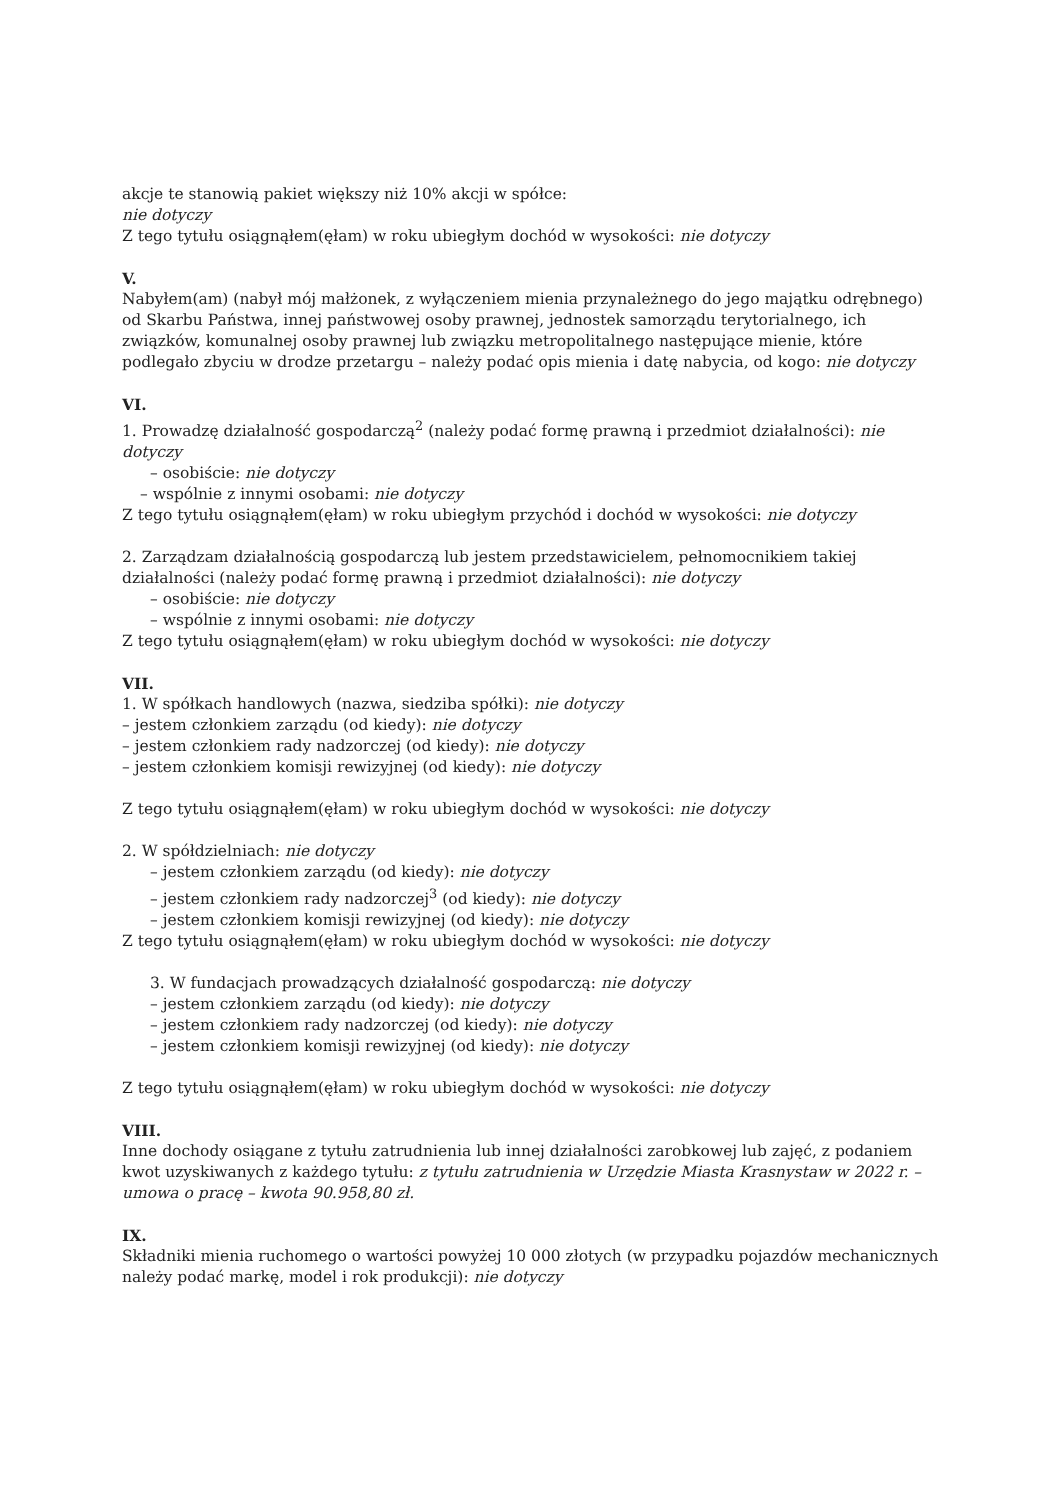akcje te stanowią pakiet większy niż 10% akcji w spółce:
nie dotyczy
Z tego tytułu osiągnąłem(ęłam) w roku ubiegłym dochód w wysokości: nie dotyczy
V.
Nabyłem(am) (nabył mój małżonek, z wyłączeniem mienia przynależnego do jego majątku odrębnego) od Skarbu Państwa, innej państwowej osoby prawnej, jednostek samorządu terytorialnego, ich związków, komunalnej osoby prawnej lub związku metropolitalnego następujące mienie, które podlegało zbyciu w drodze przetargu – należy podać opis mienia i datę nabycia, od kogo: nie dotyczy
VI.
1. Prowadzę działalność gospodarczą<sup>2</sup> (należy podać formę prawną i przedmiot działalności): nie dotyczy
– osobiście: nie dotyczy
– wspólnie z innymi osobami: nie dotyczy
Z tego tytułu osiągnąłem(ęłam) w roku ubiegłym przychód i dochód w wysokości: nie dotyczy
2. Zarządzam działalnością gospodarczą lub jestem przedstawicielem, pełnomocnikiem takiej działalności (należy podać formę prawną i przedmiot działalności): nie dotyczy
– osobiście: nie dotyczy
– wspólnie z innymi osobami: nie dotyczy
Z tego tytułu osiągnąłem(ęłam) w roku ubiegłym dochód w wysokości: nie dotyczy
VII.
1. W spółkach handlowych (nazwa, siedziba spółki): nie dotyczy
– jestem członkiem zarządu (od kiedy): nie dotyczy
– jestem członkiem rady nadzorczej (od kiedy): nie dotyczy
– jestem członkiem komisji rewizyjnej (od kiedy): nie dotyczy
Z tego tytułu osiągnąłem(ęłam) w roku ubiegłym dochód w wysokości: nie dotyczy
2. W spółdzielniach: nie dotyczy
– jestem członkiem zarządu (od kiedy): nie dotyczy
– jestem członkiem rady nadzorczej<sup>3</sup> (od kiedy): nie dotyczy
– jestem członkiem komisji rewizyjnej (od kiedy): nie dotyczy
Z tego tytułu osiągnąłem(ęłam) w roku ubiegłym dochód w wysokości: nie dotyczy
3. W fundacjach prowadzących działalność gospodarczą: nie dotyczy
– jestem członkiem zarządu (od kiedy): nie dotyczy
– jestem członkiem rady nadzorczej (od kiedy): nie dotyczy
– jestem członkiem komisji rewizyjnej (od kiedy): nie dotyczy
Z tego tytułu osiągnąłem(ęłam) w roku ubiegłym dochód w wysokości: nie dotyczy
VIII.
Inne dochody osiągane z tytułu zatrudnienia lub innej działalności zarobkowej lub zajęć, z podaniem kwot uzyskiwanych z każdego tytułu: z tytułu zatrudnienia w Urzędzie Miasta Krasnystaw w 2022 r. – umowa o pracę – kwota 90.958,80 zł.
IX.
Składniki mienia ruchomego o wartości powyżej 10 000 złotych (w przypadku pojazdów mechanicznych należy podać markę, model i rok produkcji): nie dotyczy